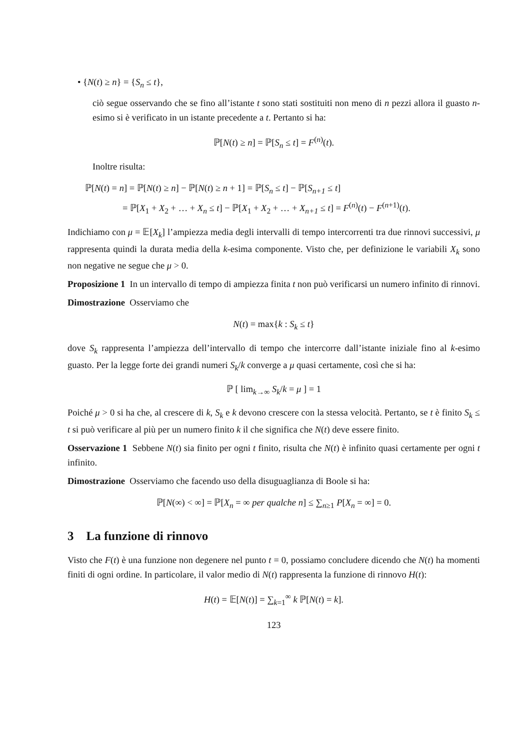• {N(t) ≥ n} = {S<sub>n</sub> ≤ t},
ciò segue osservando che se fino all’istante t sono stati sostituiti non meno di n pezzi allora il guasto n-esimo si è verificato in un istante precedente a t. Pertanto si ha:
ℙ[N(t) ≥ n] = ℙ[S<sub>n</sub> ≤ t] = F<sup>(n)</sup>(t).
Inoltre risulta:
ℙ[N(t) = n] = ℙ[N(t) ≥ n] − ℙ[N(t) ≥ n + 1] = ℙ[S<sub>n</sub> ≤ t] − ℙ[S<sub>n+1</sub> ≤ t]
= ℙ[X<sub>1</sub> + X<sub>2</sub> + … + X<sub>n</sub> ≤ t] − ℙ[X<sub>1</sub> + X<sub>2</sub> + … + X<sub>n+1</sub> ≤ t] = F<sup>(n)</sup>(t) − F<sup>(n+1)</sup>(t).
Indichiamo con μ = 𝔼[X<sub>k</sub>] l’ampiezza media degli intervalli di tempo intercorrenti tra due rinnovi successivi, μ rappresenta quindi la durata media della k-esima componente. Visto che, per definizione le variabili X<sub>k</sub> sono non negative ne segue che μ > 0.
Proposizione 1 In un intervallo di tempo di ampiezza finita t non può verificarsi un numero infinito di rinnovi.
Dimostrazione Osserviamo che
N(t) = max{k : S<sub>k</sub> ≤ t}
dove S<sub>k</sub> rappresenta l’ampiezza dell’intervallo di tempo che intercorre dall’istante iniziale fino al k-esimo guasto. Per la legge forte dei grandi numeri S<sub>k</sub>/k converge a μ quasi certamente, così che si ha:
ℙ [ lim<sub>k→∞</sub> S<sub>k</sub>/k = μ ] = 1
Poiché μ > 0 si ha che, al crescere di k, S<sub>k</sub> e k devono crescere con la stessa velocità. Pertanto, se t è finito S<sub>k</sub> ≤ t si può verificare al più per un numero finito k il che significa che N(t) deve essere finito.
Osservazione 1 Sebbene N(t) sia finito per ogni t finito, risulta che N(t) è infinito quasi certamente per ogni t infinito.
Dimostrazione Osserviamo che facendo uso della disuguaglianza di Boole si ha:
ℙ[N(∞) < ∞] = ℙ[X<sub>n</sub> = ∞ per qualche n] ≤ ∑<sub>n≥1</sub> P[X<sub>n</sub> = ∞] = 0.
3 La funzione di rinnovo
Visto che F(t) è una funzione non degenere nel punto t = 0, possiamo concludere dicendo che N(t) ha momenti finiti di ogni ordine. In particolare, il valor medio di N(t) rappresenta la funzione di rinnovo H(t):
H(t) = 𝔼[N(t)] = ∑<sub>k=1</sub><sup>∞</sup> k ℙ[N(t) = k].
123